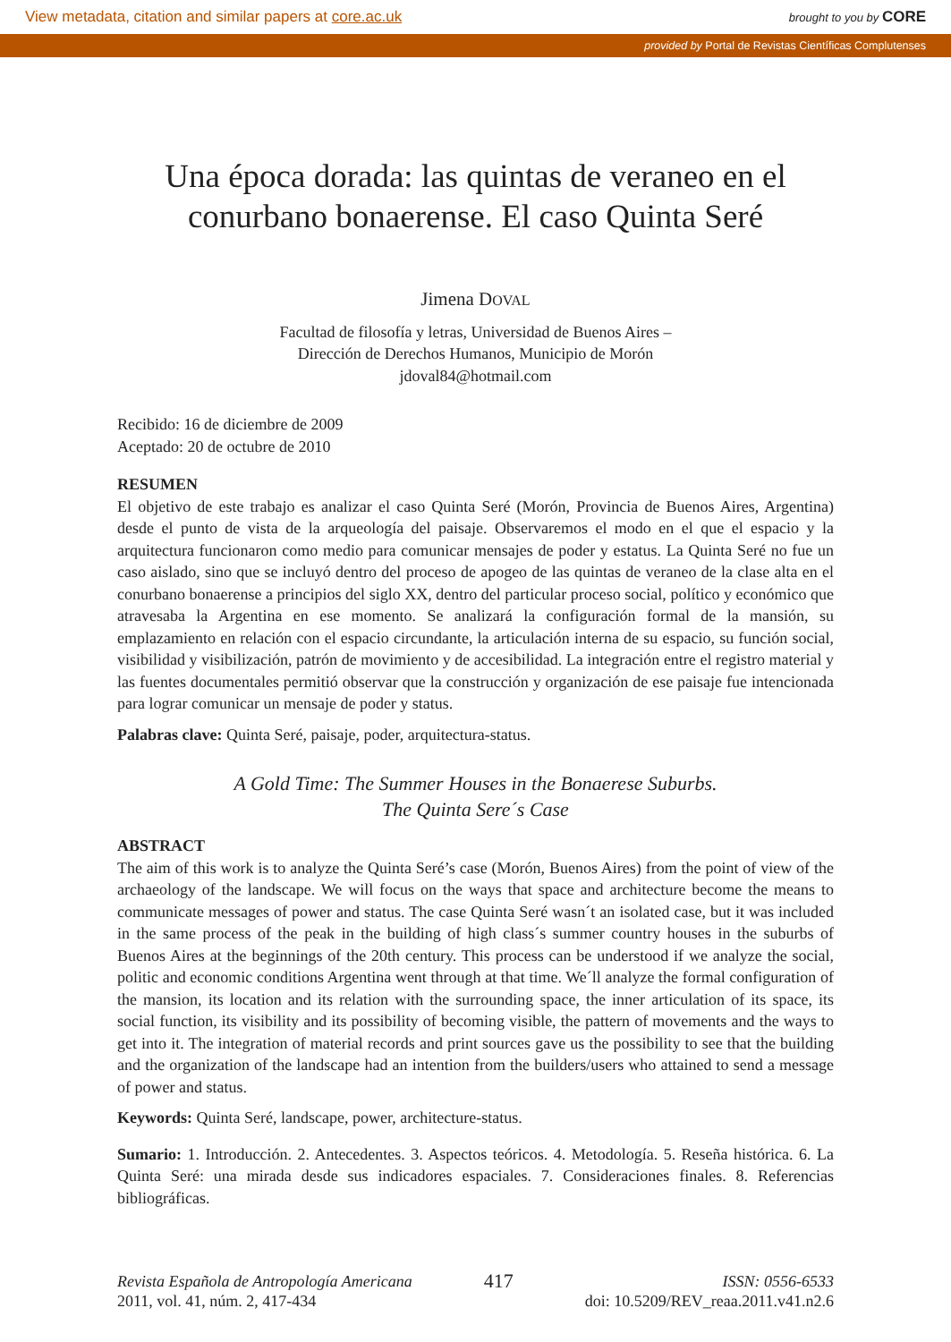View metadata, citation and similar papers at core.ac.uk brought to you by CORE
provided by Portal de Revistas Científicas Complutenses
Una época dorada: las quintas de veraneo en el conurbano bonaerense. El caso Quinta Seré
Jimena DOVAL
Facultad de filosofía y letras, Universidad de Buenos Aires –
Dirección de Derechos Humanos, Municipio de Morón
jdoval84@hotmail.com
Recibido: 16 de diciembre de 2009
Aceptado: 20 de octubre de 2010
RESUMEN
El objetivo de este trabajo es analizar el caso Quinta Seré (Morón, Provincia de Buenos Aires, Argentina) desde el punto de vista de la arqueología del paisaje. Observaremos el modo en el que el espacio y la arquitectura funcionaron como medio para comunicar mensajes de poder y estatus. La Quinta Seré no fue un caso aislado, sino que se incluyó dentro del proceso de apogeo de las quintas de veraneo de la clase alta en el conurbano bonaerense a principios del siglo XX, dentro del particular proceso social, político y económico que atravesaba la Argentina en ese momento. Se analizará la configuración formal de la mansión, su emplazamiento en relación con el espacio circundante, la articulación interna de su espacio, su función social, visibilidad y visibilización, patrón de movimiento y de accesibilidad. La integración entre el registro material y las fuentes documentales permitió observar que la construcción y organización de ese paisaje fue intencionada para lograr comunicar un mensaje de poder y status.
Palabras clave: Quinta Seré, paisaje, poder, arquitectura-status.
A Gold Time: The Summer Houses in the Bonaerese Suburbs.
The Quinta Sere´s Case
ABSTRACT
The aim of this work is to analyze the Quinta Seré’s case (Morón, Buenos Aires) from the point of view of the archaeology of the landscape. We will focus on the ways that space and architecture become the means to communicate messages of power and status. The case Quinta Seré wasn´t an isolated case, but it was included in the same process of the peak in the building of high class´s summer country houses in the suburbs of Buenos Aires at the beginnings of the 20th century. This process can be understood if we analyze the social, politic and economic conditions Argentina went through at that time. We´ll analyze the formal configuration of the mansion, its location and its relation with the surrounding space, the inner articulation of its space, its social function, its visibility and its possibility of becoming visible, the pattern of movements and the ways to get into it. The integration of material records and print sources gave us the possibility to see that the building and the organization of the landscape had an intention from the builders/users who attained to send a message of power and status.
Keywords: Quinta Seré, landscape, power, architecture-status.
Sumario: 1. Introducción. 2. Antecedentes. 3. Aspectos teóricos. 4. Metodología. 5. Reseña histórica. 6. La Quinta Seré: una mirada desde sus indicadores espaciales. 7. Consideraciones finales. 8. Referencias bibliográficas.
Revista Española de Antropología Americana
2011, vol. 41, núm. 2, 417-434
417
ISSN: 0556-6533
doi: 10.5209/REV_reaa.2011.v41.n2.6